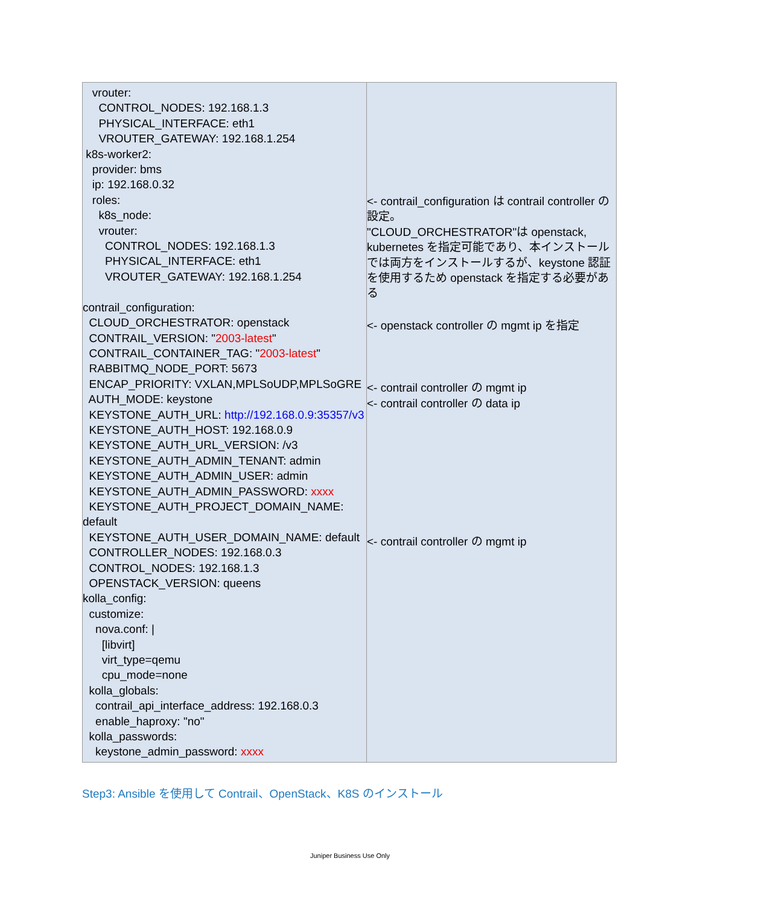| vrouter: CONTROL_NODES: 192.168.1.3 PHYSICAL_INTERFACE: eth1 VROUTER_GATEWAY: 192.168.1.254 k8s-worker2: provider: bms ip: 192.168.0.32 roles: k8s_node: vrouter: CONTROL_NODES: 192.168.1.3 PHYSICAL_INTERFACE: eth1 VROUTER_GATEWAY: 192.168.1.254 contrail_configuration: CLOUD_ORCHESTRATOR: openstack CONTRAIL_VERSION: " 2003-latest " CONTRAIL_CONTAINER_TAG: " 2003-latest " RABBITMQ_NODE_PORT: 5673 ENCAP_PRIORITY: VXLAN,MPLSoUDP,MPLSoGRE AUTH_MODE: keystone KEYSTONE_AUTH_URL: http://192.168.0.9:35357/v3 KEYSTONE_AUTH_HOST: 192.168.0.9 KEYSTONE_AUTH_URL_VERSION: /v3 KEYSTONE_AUTH_ADMIN_TENANT: admin KEYSTONE_AUTH_ADMIN_USER: admin KEYSTONE_AUTH_ADMIN_PASSWORD: xxxx KEYSTONE_AUTH_PROJECT_DOMAIN_NAME: default KEYSTONE_AUTH_USER_DOMAIN_NAME: default CONTROLLER_NODES: 192.168.0.3 CONTROL_NODES: 192.168.1.3 OPENSTACK_VERSION: queens kolla_config: customize: nova.conf: / [libvirt] virt_type=qemu cpu_mode=none kolla_globals: contrail_api_interface_address: 192.168.0.3 enable_haproxy: "no" kolla_passwords: keystone_admin_password: xxxx | <- contrail_configuration は contrail controller の設定。 "CLOUD_ORCHESTRATOR"は openstack, kubernetes を指定可能であり、本インストールでは両方をインストールするが、keystone 認証を使用するため openstack を指定する必要がある <- openstack controller の mgmt ip を指定 <- contrail controller の mgmt ip <- contrail controller の data ip <- contrail controller の mgmt ip |
Step3: Ansible を使用して Contrail、OpenStack、K8S のインストール
Juniper Business Use Only